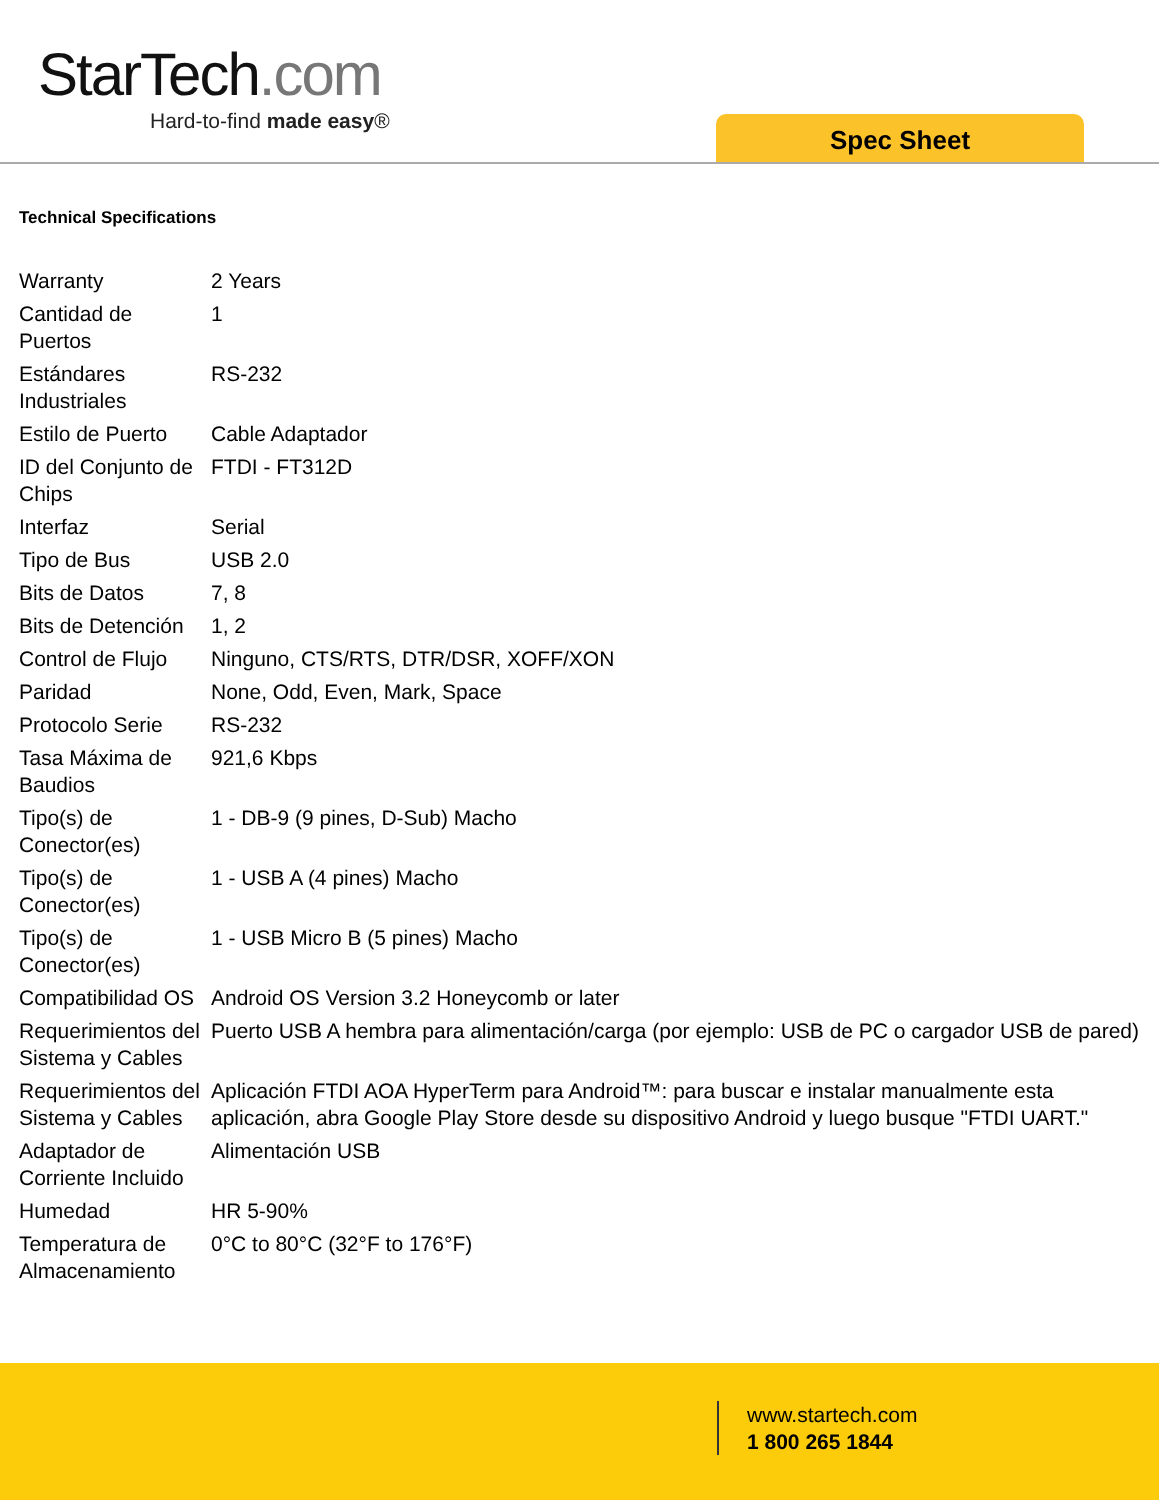StarTech.com
Hard-to-find made easy®
Spec Sheet
Technical Specifications
| Warranty | 2 Years |
| Cantidad de Puertos | 1 |
| Estándares Industriales | RS-232 |
| Estilo de Puerto | Cable Adaptador |
| ID del Conjunto de Chips | FTDI - FT312D |
| Interfaz | Serial |
| Tipo de Bus | USB 2.0 |
| Bits de Datos | 7, 8 |
| Bits de Detención | 1, 2 |
| Control de Flujo | Ninguno, CTS/RTS, DTR/DSR, XOFF/XON |
| Paridad | None, Odd, Even, Mark, Space |
| Protocolo Serie | RS-232 |
| Tasa Máxima de Baudios | 921,6 Kbps |
| Tipo(s) de Conector(es) | 1 - DB-9 (9 pines, D-Sub) Macho |
| Tipo(s) de Conector(es) | 1 - USB A (4 pines) Macho |
| Tipo(s) de Conector(es) | 1 - USB Micro B (5 pines) Macho |
| Compatibilidad OS | Android OS Version 3.2 Honeycomb or later |
| Requerimientos del Sistema y Cables | Puerto USB A hembra para alimentación/carga (por ejemplo: USB de PC o cargador USB de pared) |
| Requerimientos del Sistema y Cables | Aplicación FTDI AOA HyperTerm para Android™: para buscar e instalar manualmente esta aplicación, abra Google Play Store desde su dispositivo Android y luego busque "FTDI UART." |
| Adaptador de Corriente Incluido | Alimentación USB |
| Humedad | HR 5-90% |
| Temperatura de Almacenamiento | 0°C to 80°C (32°F to 176°F) |
www.startech.com
1 800 265 1844